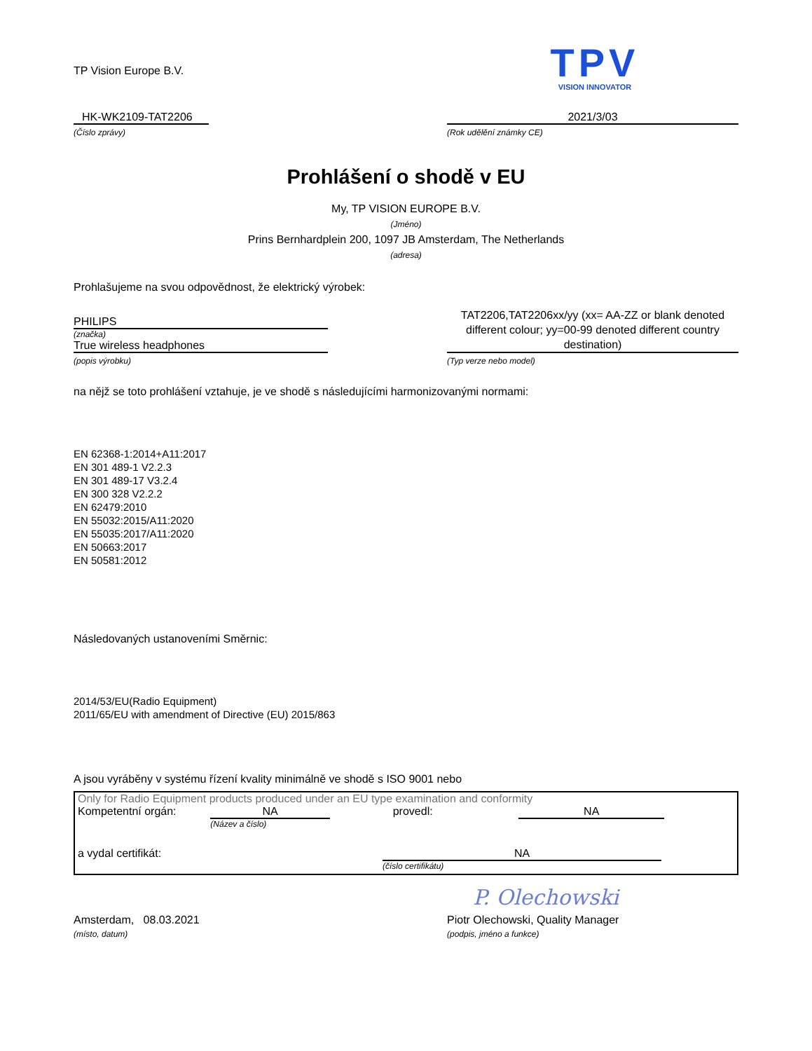TP Vision Europe B.V.
TPV
VISION INNOVATOR
HK-WK2109-TAT2206
(Číslo zprávy)
2021/3/03
(Rok udělění známky CE)
Prohlášení o shodě v EU
My, TP VISION EUROPE B.V.
(Jméno)
Prins Bernhardplein 200, 1097 JB Amsterdam, The Netherlands
(adresa)
Prohlašujeme na svou odpovědnost, že elektrický výrobek:
PHILIPS
(značka)
True wireless headphones
(popis výrobku)
TAT2206,TAT2206xx/yy (xx= AA-ZZ or blank denoted different colour; yy=00-99 denoted different country destination)
(Typ verze nebo model)
na nějž se toto prohlášení vztahuje, je ve shodě s následujícími harmonizovanými normami:
EN 62368-1:2014+A11:2017
EN 301 489-1 V2.2.3
EN 301 489-17 V3.2.4
EN 300 328 V2.2.2
EN 62479:2010
EN 55032:2015/A11:2020
EN 55035:2017/A11:2020
EN 50663:2017
EN 50581:2012
Následovaných ustanoveními Směrnic:
2014/53/EU(Radio Equipment)
2011/65/EU with amendment of Directive (EU) 2015/863
A jsou vyráběny v systému řízení kvality minimálně ve shodě s ISO 9001 nebo
Only for Radio Equipment products produced under an EU type examination and conformity
Kompetentní orgán: NA
(Název a číslo)
provedl: NA
a vydal certifikát: NA
(číslo certifikátu)
P. Olechowski
Amsterdam, 08.03.2021
(místo, datum)
Piotr Olechowski, Quality Manager
(podpis, jméno a funkce)